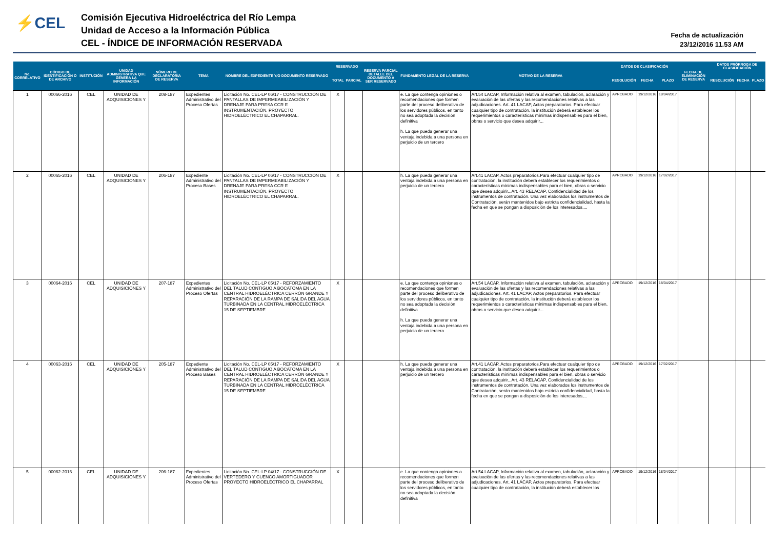⚡CEL
Comisión Ejecutiva Hidroeléctrica del Río Lempa
Unidad de Acceso a la Información Pública
CEL - ÍNDICE DE INFORMACIÓN RESERVADA
Fecha de actualización
23/12/2016 11.53 AM
| No. CORRELATIVO | CÓDIGO DE IDENTIFICACIÓN O DE ARCHIVO | INSTITUCIÓN | UNIDAD ADMINISTRATIVA QUE GENERA LA INFORMACIÓN | NÚMERO DE DECLARATORIA DE RESERVA | TEMA | NOMBRE DEL EXPEDIENTE Y/O DOCUMENTO RESERVADO | RESERVADO | | RESERVA PARCIAL DETALLE DEL DOCUMENTO A SER RESERVADO | FUNDAMENTO LEGAL DE LA RESERVA | MOTIVO DE LA RESERVA | DATOS DE CLASIFICACIÓN | | | FECHA DE ELIMINACIÓN DE RESERVA | DATOS PRÓRROGA DE CLASIFICACIÓN | | |
| --- | --- | --- | --- | --- | --- | --- | --- | --- | --- | --- | --- | --- | --- | --- | --- | --- | --- | --- |
| | | | | | | | TOTAL | PARCIAL | | | | RESOLUCIÓN | FECHA | PLAZO | | RESOLUCIÓN | FECHA | PLAZO |
| 1 | 00066-2016 | CEL | UNIDAD DE ADQUISICIONES Y | 208-187 | Expedientes Administrativo del Proceso Ofertas | Licitación No. CEL-LP 06/17 - CONSTRUCCIÓN DE PANTALLAS DE IMPERMEABILIZACIÓN Y DRENAJE PARA PRESA CCR E INSTRUMENTACIÓN. PROYECTO HIDROELÉCTRICO EL CHAPARRAL. | X | | | e. La que contenga opiniones o recomendaciones que formen parte del proceso deliberativo de los servidores públicos, en tanto no sea adoptada la decisión definitiva h. La que pueda generar una ventaja indebida a una persona en perjuicio de un tercero | Art.54 LACAP, Información relativa al examen, tabulación, aclaración y evaluación de las ofertas y las recomendaciones relativas a las adjudicaciones. Art. 41 LACAP, Actos preparatorios. Para efectuar cualquier tipo de contratación, la institución deberá establecer los requerimientos o características mínimas indispensables para el bien, obras o servicio que desea adquirir... | APROBADO | 19/12/2016 | 18/04/2017 | | | | |
| 2 | 00065-2016 | CEL | UNIDAD DE ADQUISICIONES Y | 206-187 | Expediente Administrativo del Proceso Bases | Licitación No. CEL-LP 06/17 - CONSTRUCCIÓN DE PANTALLAS DE IMPERMEABILIZACIÓN Y DRENAJE PARA PRESA CCR E INSTRUMENTACIÓN. PROYECTO HIDROELÉCTRICO EL CHAPARRAL. | X | | | h. La que pueda generar una ventaja indebida a una persona en perjuicio de un tercero | Art.41 LACAP, Actos preparatorios.Para efectuar cualquier tipo de contratación, la institución deberá establecer los requerimientos o características mínimas indispensables para el bien, obras o servicio que desea adquirir...Art. 43 RELACAP, Confidencialidad de los instrumentos de contratación. Una vez elaborados los instrumentos de Contratación, serán mantenidos bajo estricta confidencialidad, hasta la fecha en que se pongan a disposición de los interesados,... | APROBADO | 19/12/2016 | 17/02/2017 | | | | |
| 3 | 00064-2016 | CEL | UNIDAD DE ADQUISICIONES Y | 207-187 | Expedientes Administrativo del Proceso Ofertas | Licitación No. CEL-LP 05/17 - REFORZAMIENTO DEL TALUD CONTIGUO A BOCATOMA EN LA CENTRAL HIDROELÉCTRICA CERRÓN GRANDE Y REPARACIÓN DE LA RAMPA DE SALIDA DEL AGUA TURBINADA EN LA CENTRAL HIDROELÉCTRICA 15 DE SEPTIEMBRE | X | | | e. La que contenga opiniones o recomendaciones que formen parte del proceso deliberativo de los servidores públicos, en tanto no sea adoptada la decisión definitiva h. La que pueda generar una ventaja indebida a una persona en perjuicio de un tercero | Art.54 LACAP, Información relativa al examen, tabulación, aclaración y evaluación de las ofertas y las recomendaciones relativas a las adjudicaciones. Art. 41 LACAP, Actos preparatorios. Para efectuar cualquier tipo de contratación, la institución deberá establecer los requerimientos o características mínimas indispensables para el bien, obras o servicio que desea adquirir... | APROBADO | 19/12/2016 | 18/04/2017 | | | | |
| 4 | 00063-2016 | CEL | UNIDAD DE ADQUISICIONES Y | 205-187 | Expediente Administrativo del Proceso Bases | Licitación No. CEL-LP 05/17 - REFORZAMIENTO DEL TALUD CONTIGUO A BOCATOMA EN LA CENTRAL HIDROELÉCTRICA CERRÓN GRANDE Y REPARACIÓN DE LA RAMPA DE SALIDA DEL AGUA TURBINADA EN LA CENTRAL HIDROELÉCTRICA 15 DE SEPTIEMBRE | X | | | h. La que pueda generar una ventaja indebida a una persona en perjuicio de un tercero | Art.41 LACAP, Actos preparatorios.Para efectuar cualquier tipo de contratación, la institución deberá establecer los requerimientos o características mínimas indispensables para el bien, obras o servicio que desea adquirir...Art. 43 RELACAP, Confidencialidad de los instrumentos de contratación. Una vez elaborados los instrumentos de Contratación, serán mantenidos bajo estricta confidencialidad, hasta la fecha en que se pongan a disposición de los interesados,... | APROBADO | 19/12/2016 | 17/02/2017 | | | | |
| 5 | 00062-2016 | CEL | UNIDAD DE ADQUISICIONES Y | 206-187 | Expedientes Administrativo del Proceso Ofertas | Licitación No. CEL-LP 04/17 - CONSTRUCCIÓN DE VERTEDERO Y CUENCO AMORTIGUADOR PROYECTO HIDROELÉCTRICO EL CHAPARRAL | X | | | e. La que contenga opiniones o recomendaciones que formen parte del proceso deliberativo de los servidores públicos, en tanto no sea adoptada la decisión definitiva | Art.54 LACAP, Información relativa al examen, tabulación, aclaración y evaluación de las ofertas y las recomendaciones relativas a las adjudicaciones. Art. 41 LACAP, Actos preparatorios. Para efectuar cualquier tipo de contratación, la institución deberá establecer los | APROBADO | 19/12/2016 | 18/04/2017 | | | | |